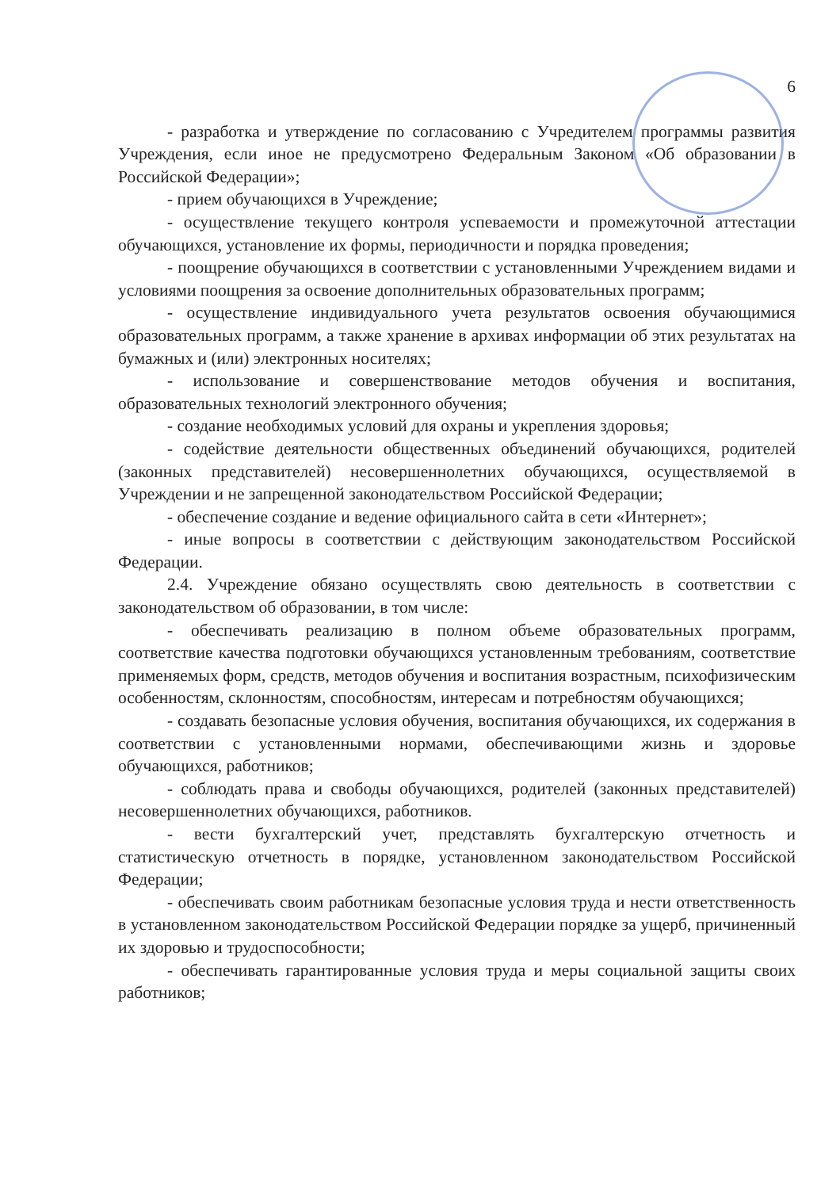6
- разработка и утверждение по согласованию с Учредителем программы развития Учреждения, если иное не предусмотрено Федеральным Законом «Об образовании в Российской Федерации»;
- прием обучающихся в Учреждение;
- осуществление текущего контроля успеваемости и промежуточной аттестации обучающихся, установление их формы, периодичности и порядка проведения;
- поощрение обучающихся в соответствии с установленными Учреждением видами и условиями поощрения за освоение дополнительных образовательных программ;
- осуществление индивидуального учета результатов освоения обучающимися образовательных программ, а также хранение в архивах информации об этих результатах на бумажных и (или) электронных носителях;
- использование и совершенствование методов обучения и воспитания, образовательных технологий электронного обучения;
- создание необходимых условий для охраны и укрепления здоровья;
- содействие деятельности общественных объединений обучающихся, родителей (законных представителей) несовершеннолетних обучающихся, осуществляемой в Учреждении и не запрещенной законодательством Российской Федерации;
- обеспечение создание и ведение официального сайта в сети «Интернет»;
- иные вопросы в соответствии с действующим законодательством Российской Федерации.
2.4. Учреждение обязано осуществлять свою деятельность в соответствии с законодательством об образовании, в том числе:
- обеспечивать реализацию в полном объеме образовательных программ, соответствие качества подготовки обучающихся установленным требованиям, соответствие применяемых форм, средств, методов обучения и воспитания возрастным, психофизическим особенностям, склонностям, способностям, интересам и потребностям обучающихся;
- создавать безопасные условия обучения, воспитания обучающихся, их содержания в соответствии с установленными нормами, обеспечивающими жизнь и здоровье обучающихся, работников;
- соблюдать права и свободы обучающихся, родителей (законных представителей) несовершеннолетних обучающихся, работников.
- вести бухгалтерский учет, представлять бухгалтерскую отчетность и статистическую отчетность в порядке, установленном законодательством Российской Федерации;
- обеспечивать своим работникам безопасные условия труда и нести ответственность в установленном законодательством Российской Федерации порядке за ущерб, причиненный их здоровью и трудоспособности;
- обеспечивать гарантированные условия труда и меры социальной защиты своих работников;